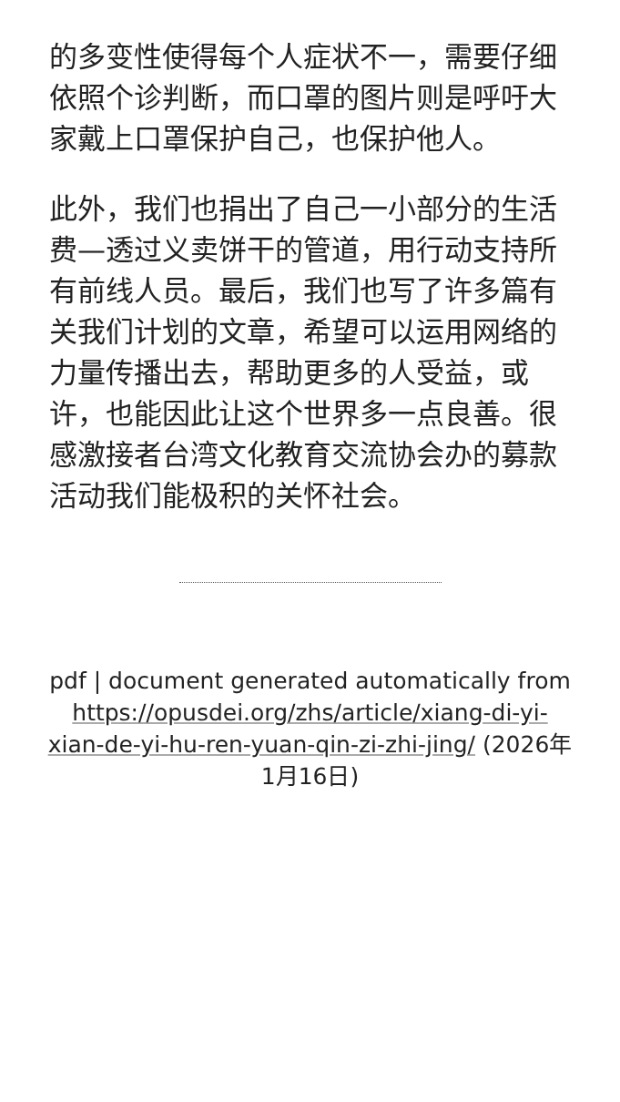的多变性使得每个人症状不一，需要仔细依照个诊判断，而口罩的图片则是呼吁大家戴上口罩保护自己，也保护他人。
此外，我们也捐出了自己一小部分的生活费—透过义卖饼干的管道，用行动支持所有前线人员。最后，我们也写了许多篇有关我们计划的文章，希望可以运用网络的力量传播出去，帮助更多的人受益，或许，也能因此让这个世界多一点良善。很感激接者台湾文化教育交流协会办的募款活动我们能极积的关怀社会。
pdf | document generated automatically from https://opusdei.org/zhs/article/xiang-di-yi-xian-de-yi-hu-ren-yuan-qin-zi-zhi-jing/ (2026年1月16日)